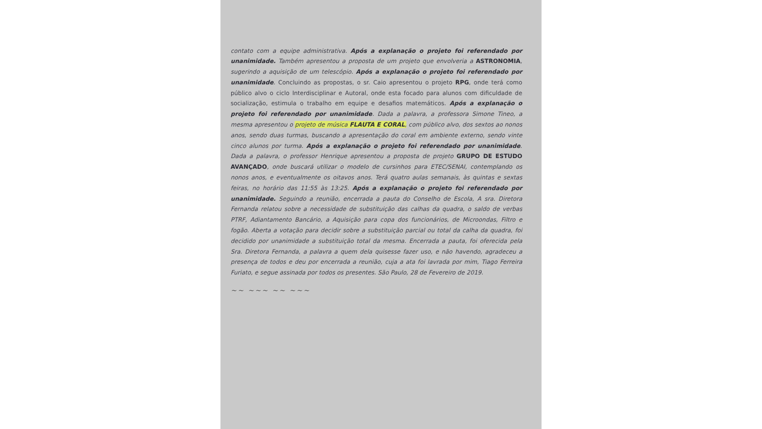contato com a equipe administrativa. Após a explanação o projeto foi referendado por unanimidade. Também apresentou a proposta de um projeto que envolveria a ASTRONOMIA, sugerindo a aquisição de um telescópio. Após a explanação o projeto foi referendado por unanimidade. Concluindo as propostas, o sr. Caio apresentou o projeto RPG, onde terá como público alvo o ciclo Interdisciplinar e Autoral, onde esta focado para alunos com dificuldade de socialização, estimula o trabalho em equipe e desafios matemáticos. Após a explanação o projeto foi referendado por unanimidade. Dada a palavra, a professora Simone Tineo, a mesma apresentou o projeto de música FLAUTA E CORAL, com público alvo, dos sextos ao nonos anos, sendo duas turmas, buscando a apresentação do coral em ambiente externo, sendo vinte cinco alunos por turma. Após a explanação o projeto foi referendado por unanimidade. Dada a palavra, o professor Henrique apresentou a proposta de projeto GRUPO DE ESTUDO AVANÇADO, onde buscará utilizar o modelo de cursinhos para ETEC/SENAI, contemplando os nonos anos, e eventualmente os oitavos anos. Terá quatro aulas semanais, às quintas e sextas feiras, no horário das 11:55 às 13:25. Após a explanação o projeto foi referendado por unanimidade. Seguindo a reunião, encerrada a pauta do Conselho de Escola, A sra. Diretora Fernanda relatou sobre a necessidade de substituição das calhas da quadra, o saldo de verbas PTRF, Adiantamento Bancário, a Aquisição para copa dos funcionários, de Microondas, Filtro e fogão. Aberta a votação para decidir sobre a substituição parcial ou total da calha da quadra, foi decidido por unanimidade a substituição total da mesma. Encerrada a pauta, foi oferecida pela Sra. Diretora Fernanda, a palavra a quem dela quisesse fazer uso, e não havendo, agradeceu a presença de todos e deu por encerrada a reunião, cuja a ata foi lavrada por mim, Tiago Ferreira Furiato, e segue assinada por todos os presentes. São Paulo, 28 de Fevereiro de 2019.
~~ ~~~ ~~ ~~~